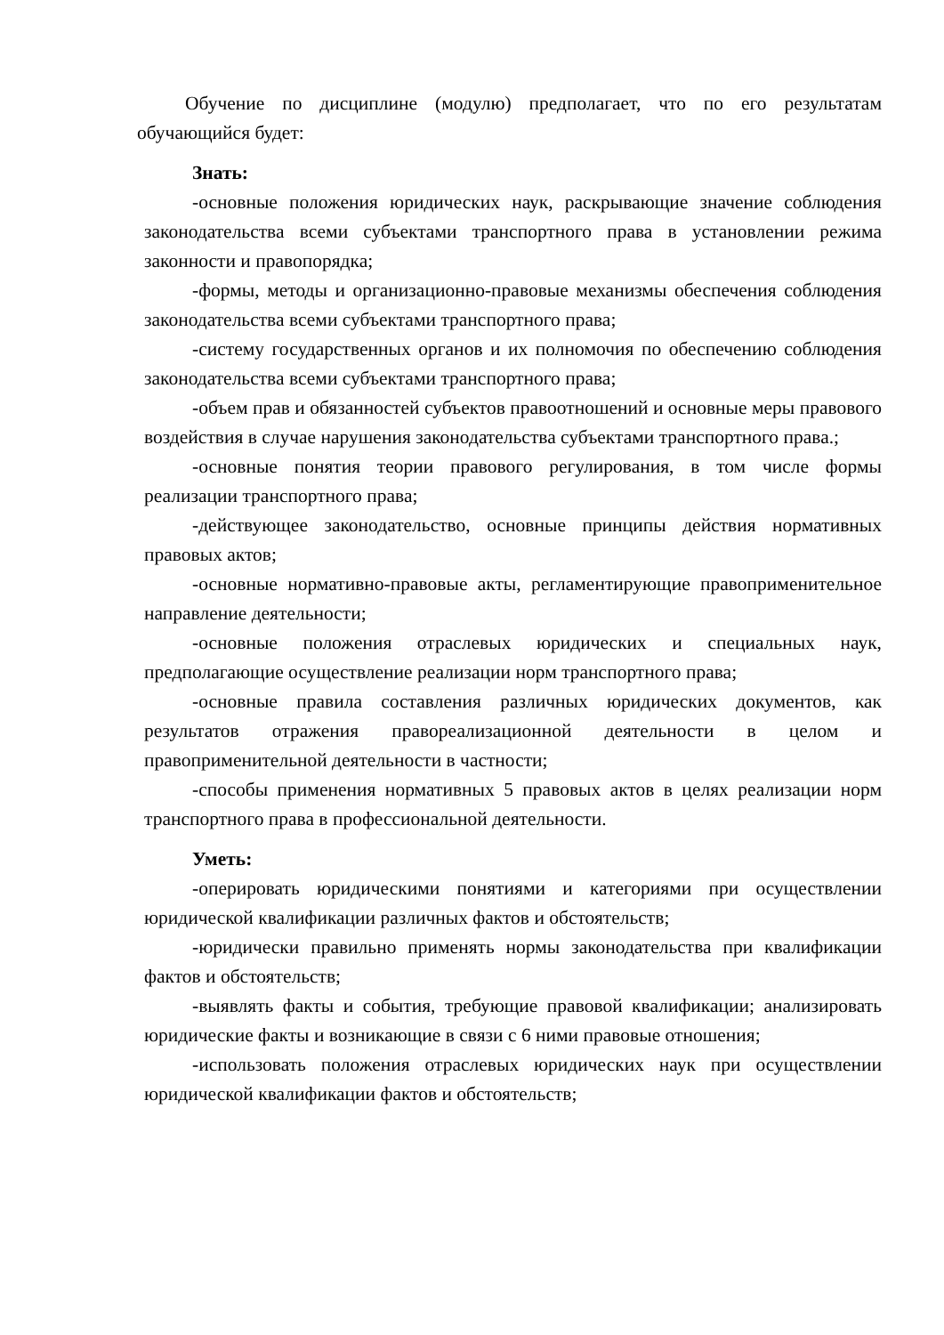Обучение по дисциплине (модулю) предполагает, что по его результатам обучающийся будет:
Знать:
-основные положения юридических наук, раскрывающие значение соблюдения законодательства всеми субъектами транспортного права в установлении режима законности и правопорядка;
-формы, методы и организационно-правовые механизмы обеспечения соблюдения законодательства всеми субъектами транспортного права;
-систему государственных органов и их полномочия по обеспечению соблюдения законодательства всеми субъектами транспортного права;
-объем прав и обязанностей субъектов правоотношений и основные меры правового воздействия в случае нарушения законодательства субъектами транспортного права.;
-основные понятия теории правового регулирования, в том числе формы реализации транспортного права;
-действующее законодательство, основные принципы действия нормативных правовых актов;
-основные нормативно-правовые акты, регламентирующие правоприменительное направление деятельности;
-основные положения отраслевых юридических и специальных наук, предполагающие осуществление реализации норм транспортного права;
-основные правила составления различных юридических документов, как результатов отражения правореализационной деятельности в целом и правоприменительной деятельности в частности;
-способы применения нормативных 5 правовых актов в целях реализации норм транспортного права в профессиональной деятельности.
Уметь:
-оперировать юридическими понятиями и категориями при осуществлении юридической квалификации различных фактов и обстоятельств;
-юридически правильно применять нормы законодательства при квалификации фактов и обстоятельств;
-выявлять факты и события, требующие правовой квалификации; анализировать юридические факты и возникающие в связи с 6 ними правовые отношения;
-использовать положения отраслевых юридических наук при осуществлении юридической квалификации фактов и обстоятельств;